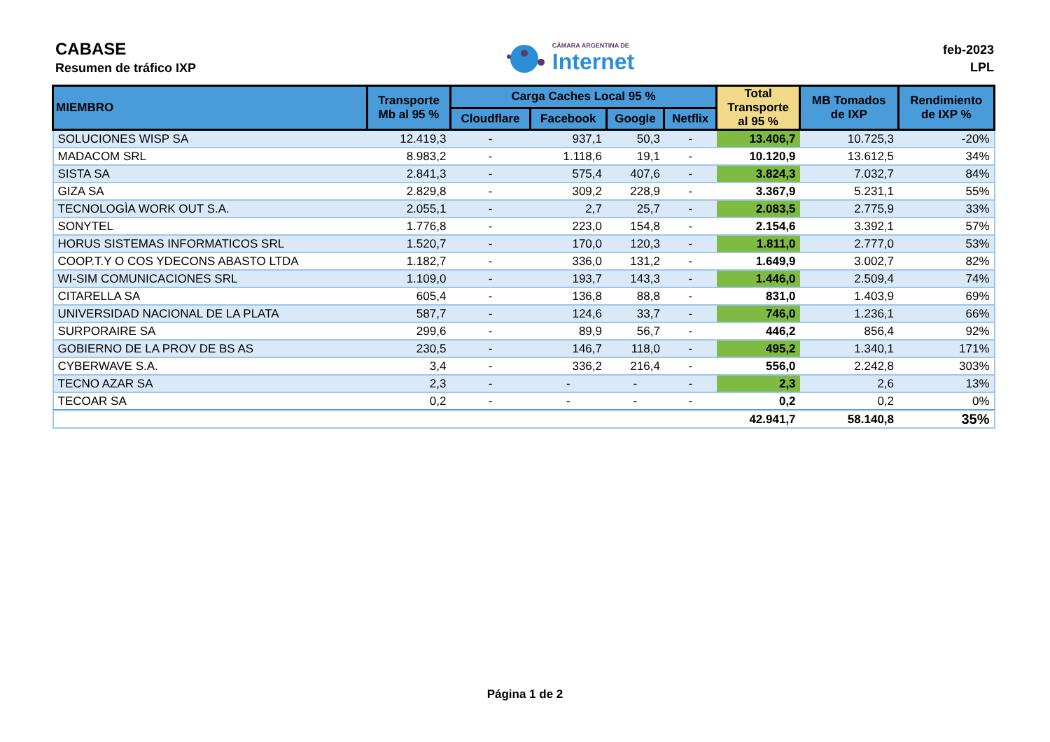CABASE
Resumen de tráfico IXP
CÁMARA ARGENTINA DE
Internet
feb-2023
LPL
| MIEMBRO | Transporte Mb al 95 % | Carga Caches Local 95 % | | | | Total Transporte al 95 % | MB Tomados de IXP | Rendimiento de IXP % |
| --- | --- | --- | --- | --- | --- | --- | --- | --- |
| | | Cloudflare | Facebook | Google | Netflix | | | |
| SOLUCIONES WISP SA | 12.419,3 | - | 937,1 | 50,3 | - | 13.406,7 | 10.725,3 | -20% |
| MADACOM SRL | 8.983,2 | - | 1.118,6 | 19,1 | - | 10.120,9 | 13.612,5 | 34% |
| SISTA SA | 2.841,3 | - | 575,4 | 407,6 | - | 3.824,3 | 7.032,7 | 84% |
| GIZA SA | 2.829,8 | - | 309,2 | 228,9 | - | 3.367,9 | 5.231,1 | 55% |
| TECNOLOGÌA WORK OUT S.A. | 2.055,1 | - | 2,7 | 25,7 | - | 2.083,5 | 2.775,9 | 33% |
| SONYTEL | 1.776,8 | - | 223,0 | 154,8 | - | 2.154,6 | 3.392,1 | 57% |
| HORUS SISTEMAS INFORMATICOS SRL | 1.520,7 | - | 170,0 | 120,3 | - | 1.811,0 | 2.777,0 | 53% |
| COOP.T.Y O COS YDECONS ABASTO LTDA | 1.182,7 | - | 336,0 | 131,2 | - | 1.649,9 | 3.002,7 | 82% |
| WI-SIM COMUNICACIONES SRL | 1.109,0 | - | 193,7 | 143,3 | - | 1.446,0 | 2.509,4 | 74% |
| CITARELLA SA | 605,4 | - | 136,8 | 88,8 | - | 831,0 | 1.403,9 | 69% |
| UNIVERSIDAD NACIONAL DE LA PLATA | 587,7 | - | 124,6 | 33,7 | - | 746,0 | 1.236,1 | 66% |
| SURPORAIRE SA | 299,6 | - | 89,9 | 56,7 | - | 446,2 | 856,4 | 92% |
| GOBIERNO DE LA PROV DE BS AS | 230,5 | - | 146,7 | 118,0 | - | 495,2 | 1.340,1 | 171% |
| CYBERWAVE S.A. | 3,4 | - | 336,2 | 216,4 | - | 556,0 | 2.242,8 | 303% |
| TECNO AZAR SA | 2,3 | - | - | - | - | 2,3 | 2,6 | 13% |
| TECOAR SA | 0,2 | - | - | - | - | 0,2 | 0,2 | 0% |
| | | | | | | 42.941,7 | 58.140,8 | 35% |
Página 1 de 2